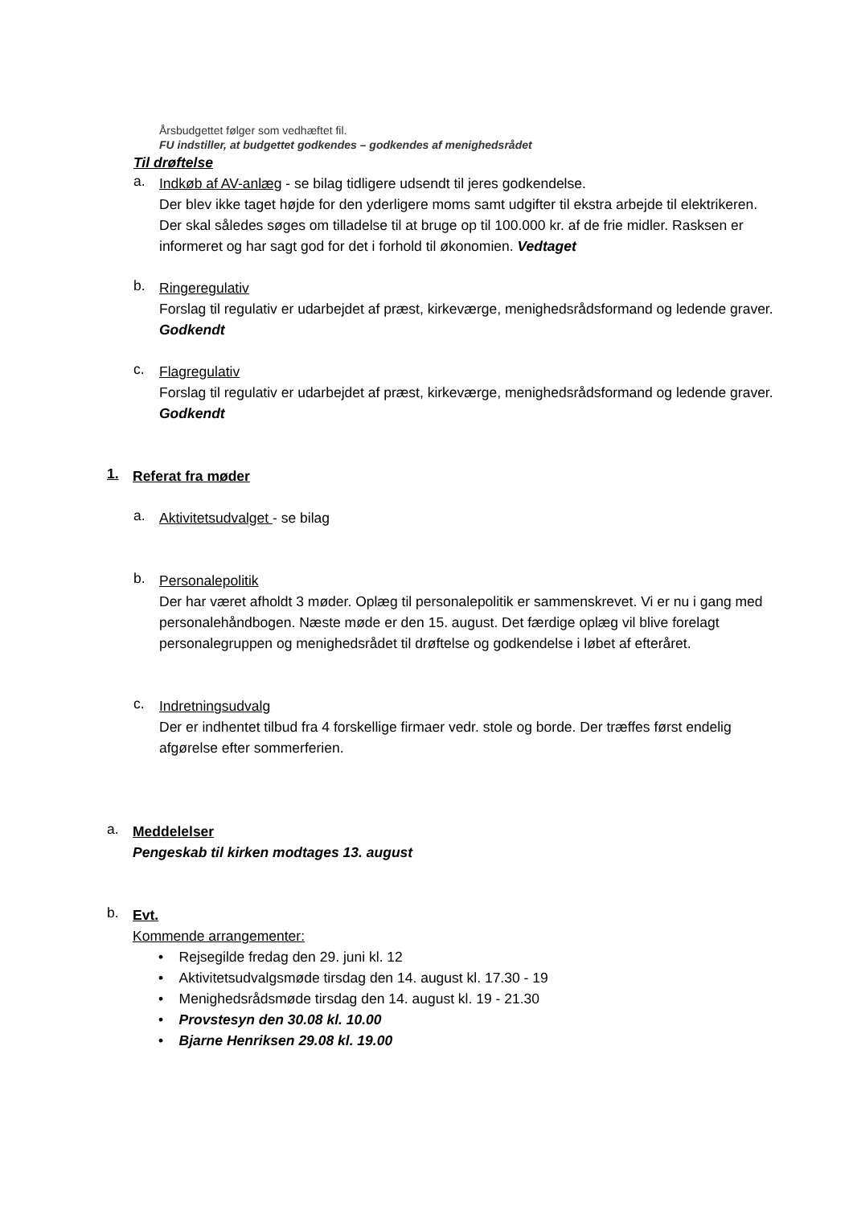Årsbudgettet følger som vedhæftet fil.
FU indstiller, at budgettet godkendes – godkendes af menighedsrådet
Til drøftelse
a.
Indkøb af AV-anlæg - se bilag tidligere udsendt til jeres godkendelse.
Der blev ikke taget højde for den yderligere moms samt udgifter til ekstra arbejde til elektrikeren. Der skal således søges om tilladelse til at bruge op til 100.000 kr. af de frie midler. Rasksen er informeret og har sagt god for det i forhold til økonomien. Vedtaget
b.
Ringeregulativ
Forslag til regulativ er udarbejdet af præst, kirkeværge, menighedsrådsformand og ledende graver. Godkendt
c.
Flagregulativ
Forslag til regulativ er udarbejdet af præst, kirkeværge, menighedsrådsformand og ledende graver. Godkendt
1.
Referat fra møder
a.
Aktivitetsudvalget - se bilag
b.
Personalepolitik
Der har været afholdt 3 møder. Oplæg til personalepolitik er sammenskrevet. Vi er nu i gang med personalehåndbogen. Næste møde er den 15. august. Det færdige oplæg vil blive forelagt personalegruppen og menighedsrådet til drøftelse og godkendelse i løbet af efteråret.
c.
Indretningsudvalg
Der er indhentet tilbud fra 4 forskellige firmaer vedr. stole og borde. Der træffes først endelig afgørelse efter sommerferien.
a.
Meddelelser
Pengeskab til kirken modtages 13. august
b.
Evt.
Kommende arrangementer:
• Rejsegilde fredag den 29. juni kl. 12
• Aktivitetsudvalgsmøde tirsdag den 14. august kl. 17.30 - 19
• Menighedsrådsmøde tirsdag den 14. august kl. 19 - 21.30
• Provstesyn den 30.08 kl. 10.00
• Bjarne Henriksen 29.08 kl. 19.00